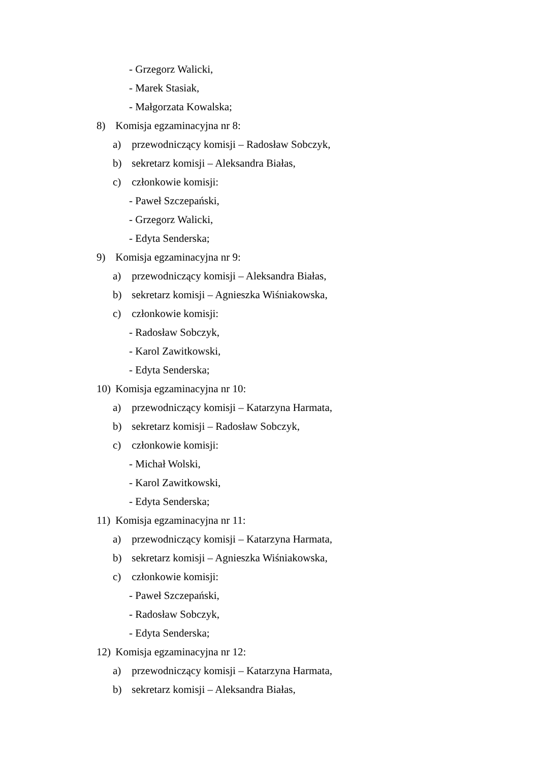- Grzegorz Walicki,
- Marek Stasiak,
- Małgorzata Kowalska;
8) Komisja egzaminacyjna nr 8:
a) przewodniczący komisji – Radosław Sobczyk,
b) sekretarz komisji – Aleksandra Białas,
c) członkowie komisji:
- Paweł Szczepański,
- Grzegorz Walicki,
- Edyta Senderska;
9) Komisja egzaminacyjna nr 9:
a) przewodniczący komisji – Aleksandra Białas,
b) sekretarz komisji – Agnieszka Wiśniakowska,
c) członkowie komisji:
- Radosław Sobczyk,
- Karol Zawitkowski,
- Edyta Senderska;
10) Komisja egzaminacyjna nr 10:
a) przewodniczący komisji – Katarzyna Harmata,
b) sekretarz komisji – Radosław Sobczyk,
c) członkowie komisji:
- Michał Wolski,
- Karol Zawitkowski,
- Edyta Senderska;
11) Komisja egzaminacyjna nr 11:
a) przewodniczący komisji – Katarzyna Harmata,
b) sekretarz komisji – Agnieszka Wiśniakowska,
c) członkowie komisji:
- Paweł Szczepański,
- Radosław Sobczyk,
- Edyta Senderska;
12) Komisja egzaminacyjna nr 12:
a) przewodniczący komisji – Katarzyna Harmata,
b) sekretarz komisji – Aleksandra Białas,